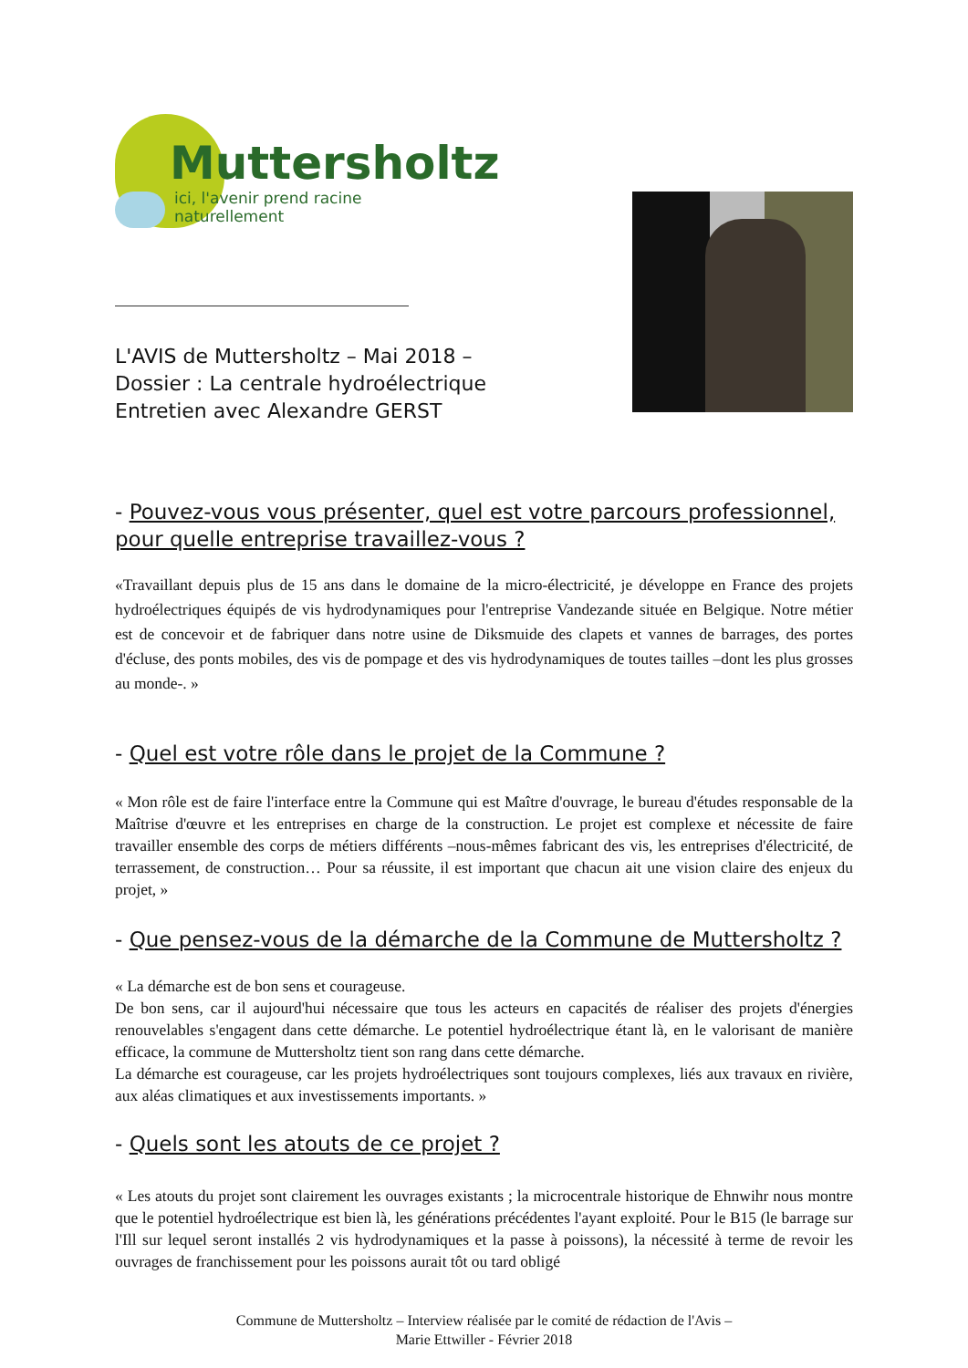Muttersholtz
ici, l'avenir prend racine naturellement
L'AVIS de Muttersholtz – Mai 2018 –
Dossier : La centrale hydroélectrique
Entretien avec Alexandre GERST
- Pouvez-vous vous présenter, quel est votre parcours professionnel, pour quelle entreprise travaillez-vous ?
«Travaillant depuis plus de 15 ans dans le domaine de la micro-électricité, je développe en France des projets hydroélectriques équipés de vis hydrodynamiques pour l'entreprise Vandezande située en Belgique. Notre métier est de concevoir et de fabriquer dans notre usine de Diksmuide des clapets et vannes de barrages, des portes d'écluse, des ponts mobiles, des vis de pompage et des vis hydrodynamiques de toutes tailles –dont les plus grosses au monde-. »
- Quel est votre rôle dans le projet de la Commune ?
« Mon rôle est de faire l'interface entre la Commune qui est Maître d'ouvrage, le bureau d'études responsable de la Maîtrise d'œuvre et les entreprises en charge de la construction. Le projet est complexe et nécessite de faire travailler ensemble des corps de métiers différents –nous-mêmes fabricant des vis, les entreprises d'électricité, de terrassement, de construction… Pour sa réussite, il est important que chacun ait une vision claire des enjeux du projet, »
- Que pensez-vous de la démarche de la Commune de Muttersholtz ?
« La démarche est de bon sens et courageuse.
De bon sens, car il aujourd'hui nécessaire que tous les acteurs en capacités de réaliser des projets d'énergies renouvelables s'engagent dans cette démarche. Le potentiel hydroélectrique étant là, en le valorisant de manière efficace, la commune de Muttersholtz tient son rang dans cette démarche.
La démarche est courageuse, car les projets hydroélectriques sont toujours complexes, liés aux travaux en rivière, aux aléas climatiques et aux investissements importants. »
- Quels sont les atouts de ce projet ?
« Les atouts du projet sont clairement les ouvrages existants ; la microcentrale historique de Ehnwihr nous montre que le potentiel hydroélectrique est bien là, les générations précédentes l'ayant exploité. Pour le B15 (le barrage sur l'Ill sur lequel seront installés 2 vis hydrodynamiques et la passe à poissons), la nécessité à terme de revoir les ouvrages de franchissement pour les poissons aurait tôt ou tard obligé
Commune de Muttersholtz – Interview réalisée par le comité de rédaction de l'Avis –
Marie Ettwiller - Février 2018